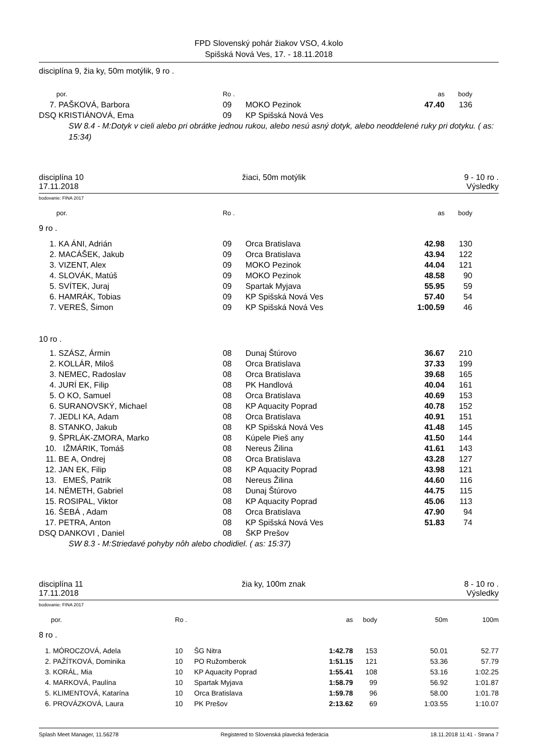FPD Slovenský pohár žiakov VSO, 4.kolo
Spišská Nová Ves, 17. - 18.11.2018
disciplína 9, žia ky, 50m motýlik, 9 ro .
| | | por. | Ro . | | as | body | |
| --- | --- | --- | --- | --- | --- | --- | --- |
| 7. | | PAŠKOVÁ, Barbora | 09 | MOKO Pezinok | 47.40 | 136 | |
| DSQ | | KRISTIÁNOVÁ, Ema | 09 | KP Spišská Nová Ves | | | |
SW 8.4 - M:Dotyk v cieli alebo pri obrátke jednou rukou, alebo nesú asný dotyk, alebo neoddelené ruky pri dotyku. ( as: 15:34)
disciplína 10
17.11.2018 žiaci, 50m motýlik 9 - 10 ro .
Výsledky
bodovanie: FINA 2017
| | por. | Ro . | | as | body | |
| --- | --- | --- | --- | --- | --- | --- |
| 9 ro . | | | | | | |
| 1. | KA ÁNI, Adrián | 09 | Orca Bratislava | 42.98 | 130 | |
| 2. | MACÁŠEK, Jakub | 09 | Orca Bratislava | 43.94 | 122 | |
| 3. | VIZENT, Alex | 09 | MOKO Pezinok | 44.04 | 121 | |
| 4. | SLOVÁK, Matúš | 09 | MOKO Pezinok | 48.58 | 90 | |
| 5. | SVÍTEK, Juraj | 09 | Spartak Myjava | 55.95 | 59 | |
| 6. | HAMRÁK, Tobias | 09 | KP Spišská Nová Ves | 57.40 | 54 | |
| 7. | VEREŠ, Šimon | 09 | KP Spišská Nová Ves | 1:00.59 | 46 | |
| 10 ro . | | | | | | |
| 1. | SZÁSZ, Ármin | 08 | Dunaj Štúrovo | 36.67 | 210 | |
| 2. | KOLLÁR, Miloš | 08 | Orca Bratislava | 37.33 | 199 | |
| 3. | NEMEC, Radoslav | 08 | Orca Bratislava | 39.68 | 165 | |
| 4. | JURÍ EK, Filip | 08 | PK Handlová | 40.04 | 161 | |
| 5. | O KO, Samuel | 08 | Orca Bratislava | 40.69 | 153 | |
| 6. | SURANOVSKÝ, Michael | 08 | KP Aquacity Poprad | 40.78 | 152 | |
| 7. | JEDLI KA, Adam | 08 | Orca Bratislava | 40.91 | 151 | |
| 8. | STANKO, Jakub | 08 | KP Spišská Nová Ves | 41.48 | 145 | |
| 9. | ŠPRLÁK-ZMORA, Marko | 08 | Kúpele Pieš any | 41.50 | 144 | |
| 10. | IŽMÁRIK, Tomáš | 08 | Nereus Žilina | 41.61 | 143 | |
| 11. | BE A, Ondrej | 08 | Orca Bratislava | 43.28 | 127 | |
| 12. | JAN EK, Filip | 08 | KP Aquacity Poprad | 43.98 | 121 | |
| 13. | EMEŠ, Patrik | 08 | Nereus Žilina | 44.60 | 116 | |
| 14. | NÉMETH, Gabriel | 08 | Dunaj Štúrovo | 44.75 | 115 | |
| 15. | ROSIPAL, Viktor | 08 | KP Aquacity Poprad | 45.06 | 113 | |
| 16. | ŠEBÁ , Adam | 08 | Orca Bratislava | 47.90 | 94 | |
| 17. | PETRA, Anton | 08 | KP Spišská Nová Ves | 51.83 | 74 | |
| DSQ | DANKOVI , Daniel | 08 | ŠKP Prešov | | | |
SW 8.3 - M:Striedavé pohyby nôh alebo chodidiel. ( as: 15:37)
disciplína 11
17.11.2018 žia ky, 100m znak 8 - 10 ro .
Výsledky
bodovanie: FINA 2017
| | por. | Ro . | | as | body | 50m | 100m |
| --- | --- | --- | --- | --- | --- | --- | --- |
| 8 ro . | | | | | | | |
| 1. | MÓROCZOVÁ, Adela | 10 | ŠG Nitra | 1:42.78 | 153 | 50.01 | 52.77 |
| 2. | PAŽÍTKOVÁ, Dominika | 10 | PO Ružomberok | 1:51.15 | 121 | 53.36 | 57.79 |
| 3. | KORÁL, Mia | 10 | KP Aquacity Poprad | 1:55.41 | 108 | 53.16 | 1:02.25 |
| 4. | MARKOVÁ, Paulína | 10 | Spartak Myjava | 1:58.79 | 99 | 56.92 | 1:01.87 |
| 5. | KLIMENTOVÁ, Katarína | 10 | Orca Bratislava | 1:59.78 | 96 | 58.00 | 1:01.78 |
| 6. | PROVÁZKOVÁ, Laura | 10 | PK Prešov | 2:13.62 | 69 | 1:03.55 | 1:10.07 |
Splash Meet Manager, 11.56278 Registered to Slovenská plavecká federácia 18.11.2018 11:41 - Strana 7